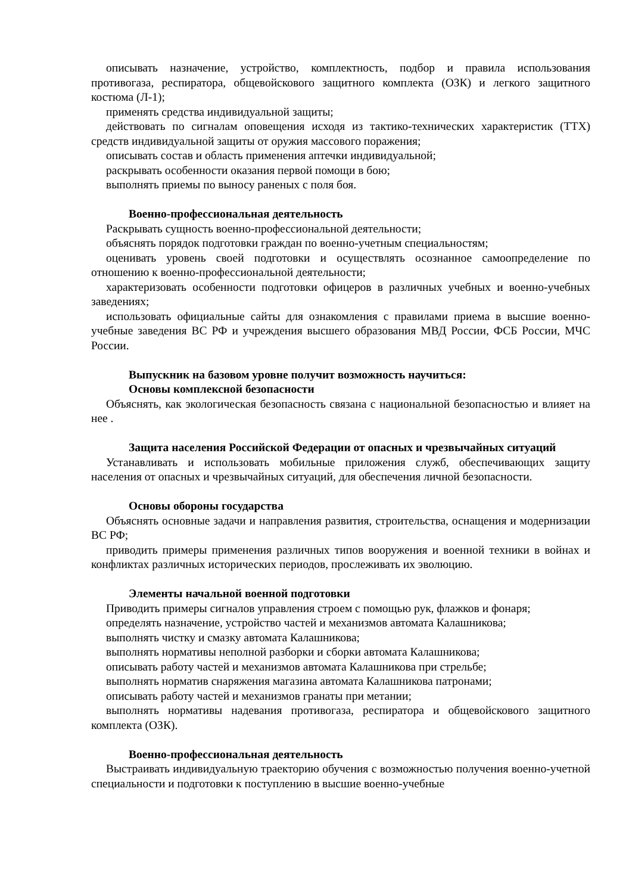описывать назначение, устройство, комплектность, подбор и правила использования противогаза, респиратора, общевойскового защитного комплекта (ОЗК) и легкого защитного костюма (Л-1);
применять средства индивидуальной защиты;
действовать по сигналам оповещения исходя из тактико-технических характеристик (ТТХ) средств индивидуальной защиты от оружия массового поражения;
описывать состав и область применения аптечки индивидуальной;
раскрывать особенности оказания первой помощи в бою;
выполнять приемы по выносу раненых с поля боя.
Военно-профессиональная деятельность
Раскрывать сущность военно-профессиональной деятельности;
объяснять порядок подготовки граждан по военно-учетным специальностям;
оценивать уровень своей подготовки и осуществлять осознанное самоопределение по отношению к военно-профессиональной деятельности;
характеризовать особенности подготовки офицеров в различных учебных и военно-учебных заведениях;
использовать официальные сайты для ознакомления с правилами приема в высшие военно-учебные заведения ВС РФ и учреждения высшего образования МВД России, ФСБ России, МЧС России.
Выпускник на базовом уровне получит возможность научиться:
Основы комплексной безопасности
Объяснять, как экологическая безопасность связана с национальной безопасностью и влияет на нее .
Защита населения Российской Федерации от опасных и чрезвычайных ситуаций
Устанавливать и использовать мобильные приложения служб, обеспечивающих защиту населения от опасных и чрезвычайных ситуаций, для обеспечения личной безопасности.
Основы обороны государства
Объяснять основные задачи и направления развития, строительства, оснащения и модернизации ВС РФ;
приводить примеры применения различных типов вооружения и военной техники в войнах и конфликтах различных исторических периодов, прослеживать их эволюцию.
Элементы начальной военной подготовки
Приводить примеры сигналов управления строем с помощью рук, флажков и фонаря;
определять назначение, устройство частей и механизмов автомата Калашникова;
выполнять чистку и смазку автомата Калашникова;
выполнять нормативы неполной разборки и сборки автомата Калашникова;
описывать работу частей и механизмов автомата Калашникова при стрельбе;
выполнять норматив снаряжения магазина автомата Калашникова патронами;
описывать работу частей и механизмов гранаты при метании;
выполнять нормативы надевания противогаза, респиратора и общевойскового защитного комплекта (ОЗК).
Военно-профессиональная деятельность
Выстраивать индивидуальную траекторию обучения с возможностью получения военно-учетной специальности и подготовки к поступлению в высшие военно-учебные